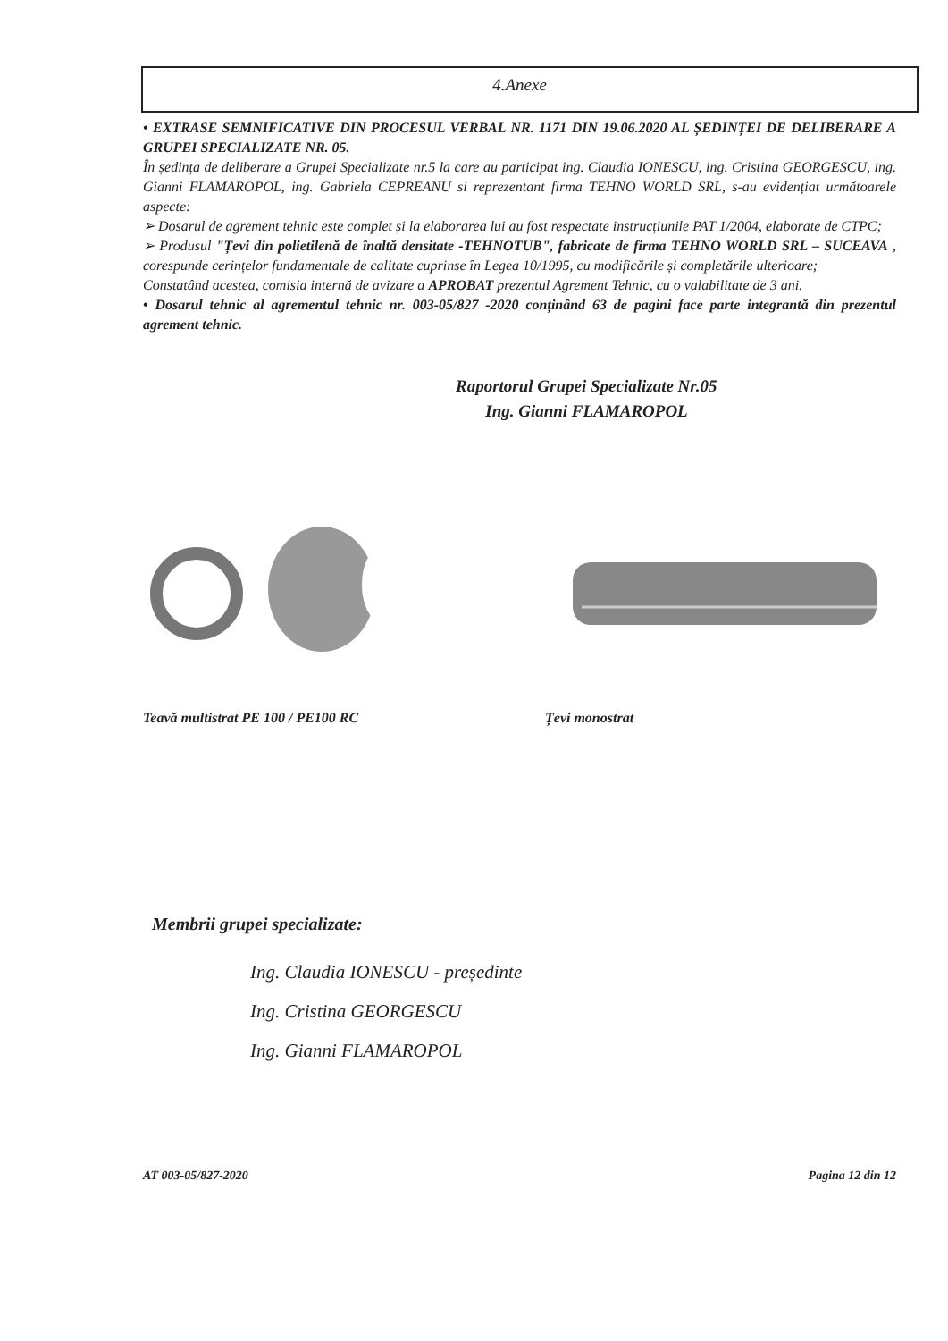4.Anexe
• EXTRASE SEMNIFICATIVE DIN PROCESUL VERBAL NR. 1171 DIN 19.06.2020 AL ȘEDINȚEI DE DELIBERARE A GRUPEI SPECIALIZATE NR. 05.
În ședința de deliberare a Grupei Specializate nr.5 la care au participat ing. Claudia IONESCU, ing. Cristina GEORGESCU, ing. Gianni FLAMAROPOL, ing. Gabriela CEPREANU si reprezentant firma TEHNO WORLD SRL, s-au evidențiat următoarele aspecte:
➢ Dosarul de agrement tehnic este complet și la elaborarea lui au fost respectate instrucțiunile PAT 1/2004, elaborate de CTPC;
➢ Produsul "Țevi din polietilenă de înaltă densitate -TEHNOTUB", fabricate de firma TEHNO WORLD SRL – SUCEAVA , corespunde cerințelor fundamentale de calitate cuprinse în Legea 10/1995, cu modificările și completările ulterioare;
Constatând acestea, comisia internă de avizare a APROBAT prezentul Agrement Tehnic, cu o valabilitate de 3 ani.
• Dosarul tehnic al agrementul tehnic nr. 003-05/827 -2020 conținând 63 de pagini face parte integrantă din prezentul agrement tehnic.
Raportorul Grupei Specializate Nr.05
Ing. Gianni FLAMAROPOL
Teavă multistrat PE 100 / PE100 RC Țevi monostrat
Membrii grupei specializate:
Ing. Claudia IONESCU - președinte
Ing. Cristina GEORGESCU
Ing. Gianni FLAMAROPOL
AT 003-05/827-2020 Pagina 12 din 12